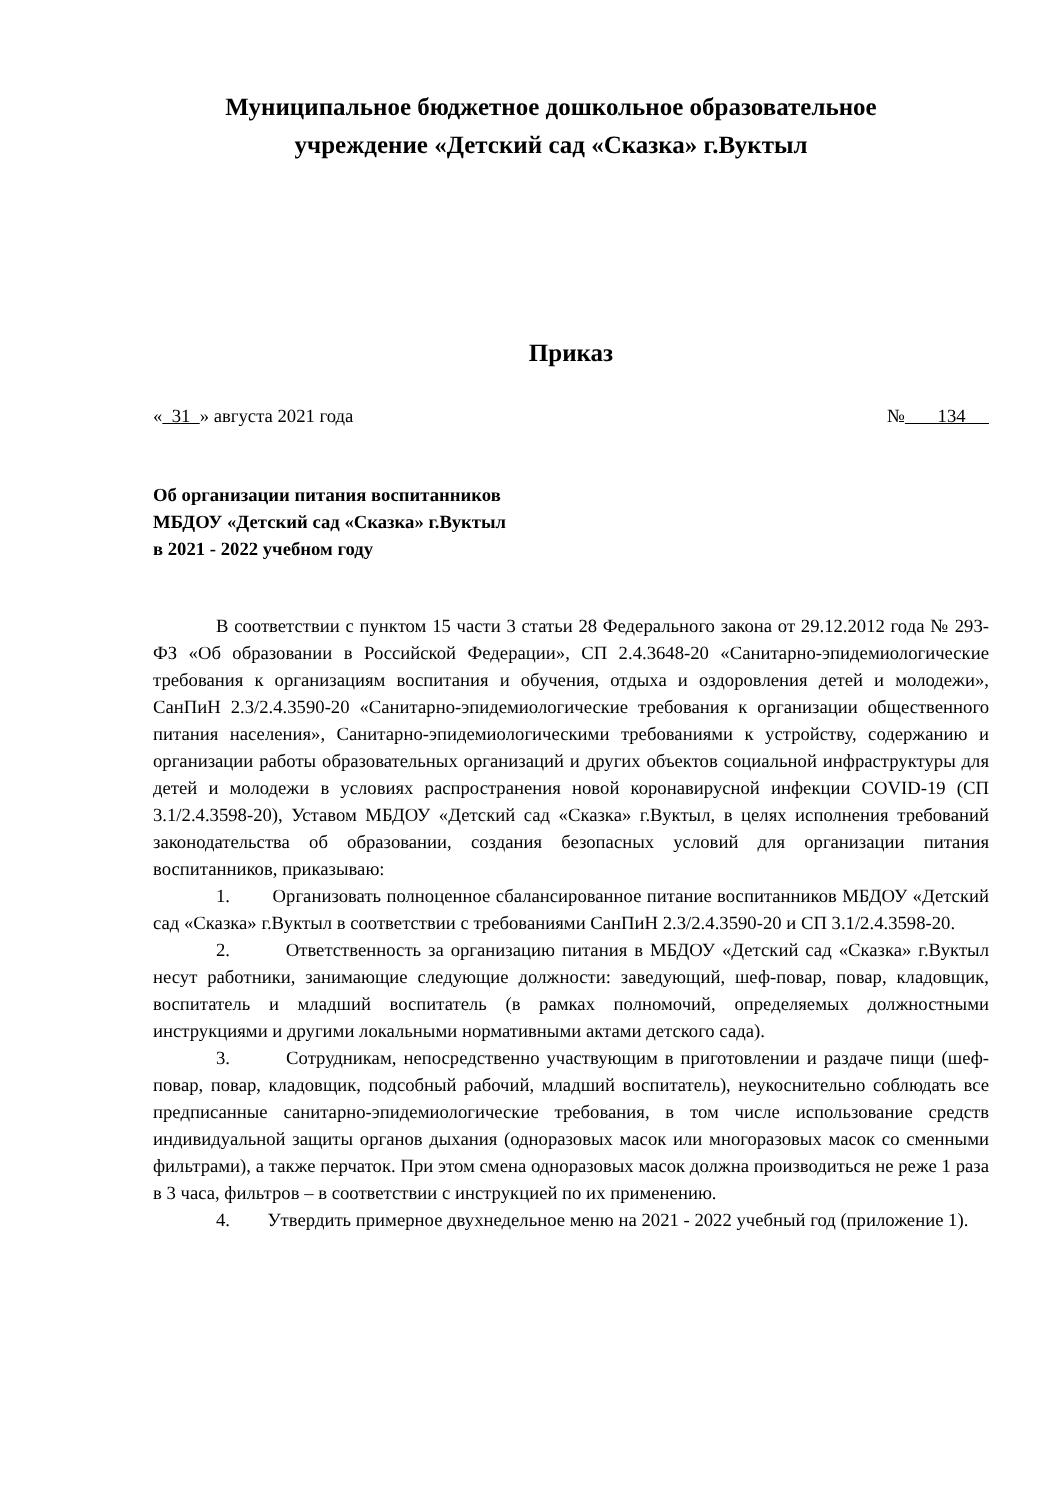Муниципальное бюджетное дошкольное образовательное
учреждение «Детский сад «Сказка» г.Вуктыл
Приказ
« 31 » августа 2021 года № 134
Об организации питания воспитанников
МБДОУ «Детский сад «Сказка» г.Вуктыл
в 2021 - 2022 учебном году
В соответствии с пунктом 15 части 3 статьи 28 Федерального закона от 29.12.2012 года № 293-ФЗ «Об образовании в Российской Федерации», СП 2.4.3648-20 «Санитарно-эпидемиологические требования к организациям воспитания и обучения, отдыха и оздоровления детей и молодежи», СанПиН 2.3/2.4.3590-20 «Санитарно-эпидемиологические требования к организации общественного питания населения», Санитарно-эпидемиологическими требованиями к устройству, содержанию и организации работы образовательных организаций и других объектов социальной инфраструктуры для детей и молодежи в условиях распространения новой коронавирусной инфекции COVID-19 (СП 3.1/2.4.3598-20), Уставом МБДОУ «Детский сад «Сказка» г.Вуктыл, в целях исполнения требований законодательства об образовании, создания безопасных условий для организации питания воспитанников, приказываю:
1. Организовать полноценное сбалансированное питание воспитанников МБДОУ «Детский сад «Сказка» г.Вуктыл в соответствии с требованиями СанПиН 2.3/2.4.3590-20 и СП 3.1/2.4.3598-20.
2. Ответственность за организацию питания в МБДОУ «Детский сад «Сказка» г.Вуктыл несут работники, занимающие следующие должности: заведующий, шеф-повар, повар, кладовщик, воспитатель и младший воспитатель (в рамках полномочий, определяемых должностными инструкциями и другими локальными нормативными актами детского сада).
3. Сотрудникам, непосредственно участвующим в приготовлении и раздаче пищи (шеф-повар, повар, кладовщик, подсобный рабочий, младший воспитатель), неукоснительно соблюдать все предписанные санитарно-эпидемиологические требования, в том числе использование средств индивидуальной защиты органов дыхания (одноразовых масок или многоразовых масок со сменными фильтрами), а также перчаток. При этом смена одноразовых масок должна производиться не реже 1 раза в 3 часа, фильтров – в соответствии с инструкцией по их применению.
4. Утвердить примерное двухнедельное меню на 2021 - 2022 учебный год (приложение 1).